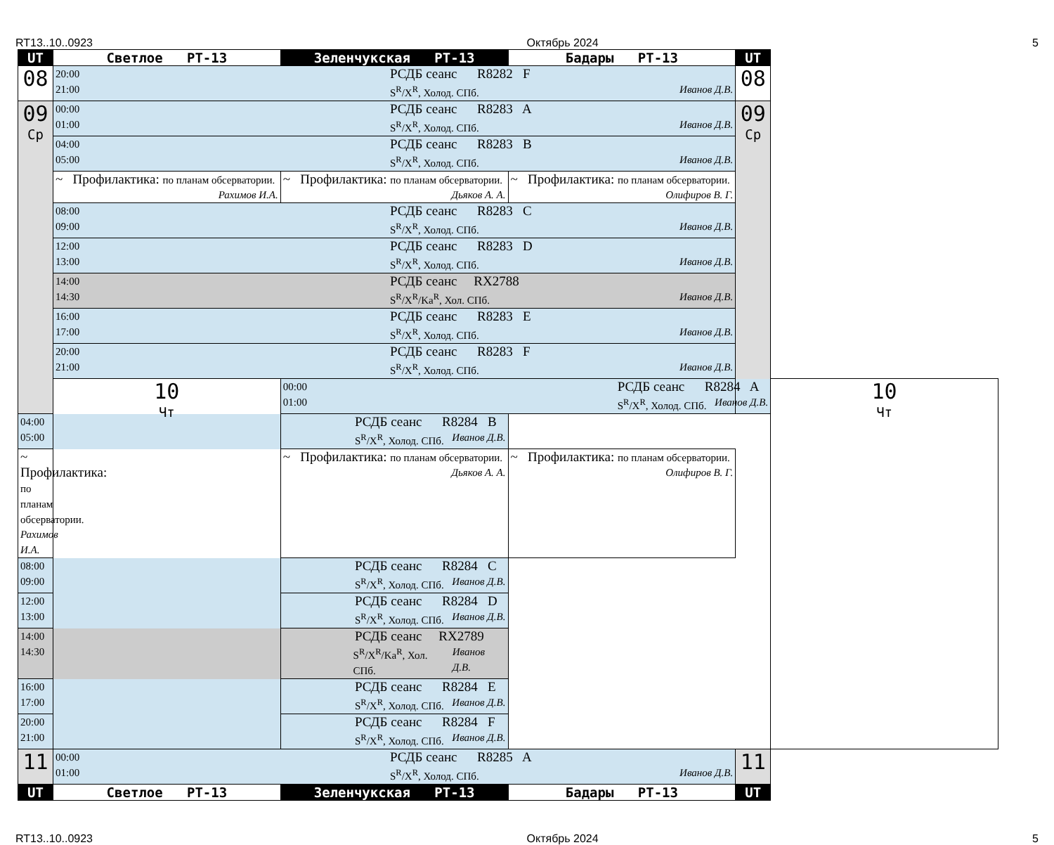RT13..10..0923 Октябрь 2024 5
| UT | Светлое РТ-13 | Зеленчукская РТ-13 | Бадары РТ-13 | UT | |
| --- | --- | --- | --- | --- | --- |
| 08 | 20:00 РСДБ сеанс R8282 F 21:00 S<sup>R</sup>/X<sup>R</sup>, Холод. СПб. Иванов Д.В. | | | 08 | |
| 09 Ср | 00:00 РСДБ сеанс R8283 A 01:00 S<sup>R</sup>/X<sup>R</sup>, Холод. СПб. Иванов Д.В. | | | 09 Ср | |
| | 04:00 РСДБ сеанс R8283 B 05:00 S<sup>R</sup>/X<sup>R</sup>, Холод. СПб. Иванов Д.В. | | | | |
| | ~ Профилактика: по планам обсерватории. Рахимов И.А. | ~ Профилактика: по планам обсерватории. Дьяков А. А. | ~ Профилактика: по планам обсерватории. Олифиров В. Г. | | |
| | 08:00 РСДБ сеанс R8283 C 09:00 S<sup>R</sup>/X<sup>R</sup>, Холод. СПб. Иванов Д.В. | | | | |
| | 12:00 РСДБ сеанс R8283 D 13:00 S<sup>R</sup>/X<sup>R</sup>, Холод. СПб. Иванов Д.В. | | | | |
| | 14:00 РСДБ сеанс RX2788 14:30 S<sup>R</sup>/X<sup>R</sup>/Ka<sup>R</sup>, Хол. СПб. Иванов Д.В. | | | | |
| | 16:00 РСДБ сеанс R8283 E 17:00 S<sup>R</sup>/X<sup>R</sup>, Холод. СПб. Иванов Д.В. | | | | |
| | 20:00 РСДБ сеанс R8283 F 21:00 S<sup>R</sup>/X<sup>R</sup>, Холод. СПб. Иванов Д.В. | | | | |
| | 10 Чт | 00:00 РСДБ сеанс R8284 A 01:00 S<sup>R</sup>/X<sup>R</sup>, Холод. СПб. Иванов Д.В. | | | 10 Чт |
| 04:00 РСДБ сеанс R8284 B 05:00 S<sup>R</sup>/X<sup>R</sup>, Холод. СПб. Иванов Д.В. | | | | | |
| ~ Профилактика: по планам обсерватории. Рахимов И.А. | | ~ Профилактика: по планам обсерватории. Дьяков А. А. | ~ Профилактика: по планам обсерватории. Олифиров В. Г. | | |
| 08:00 РСДБ сеанс R8284 C 09:00 S<sup>R</sup>/X<sup>R</sup>, Холод. СПб. Иванов Д.В. | | | | | |
| 12:00 РСДБ сеанс R8284 D 13:00 S<sup>R</sup>/X<sup>R</sup>, Холод. СПб. Иванов Д.В. | | | | | |
| 14:00 РСДБ сеанс RX2789 14:30 S<sup>R</sup>/X<sup>R</sup>/Ka<sup>R</sup>, Хол. СПб. Иванов Д.В. | | | | | |
| 16:00 РСДБ сеанс R8284 E 17:00 S<sup>R</sup>/X<sup>R</sup>, Холод. СПб. Иванов Д.В. | | | | | |
| 20:00 РСДБ сеанс R8284 F 21:00 S<sup>R</sup>/X<sup>R</sup>, Холод. СПб. Иванов Д.В. | | | | | |
| 11 | 00:00 РСДБ сеанс R8285 A 01:00 S<sup>R</sup>/X<sup>R</sup>, Холод. СПб. Иванов Д.В. | | | 11 | |
| UT | Светлое РТ-13 | Зеленчукская РТ-13 | Бадары РТ-13 | UT | |
RT13..10..0923 Октябрь 2024 5